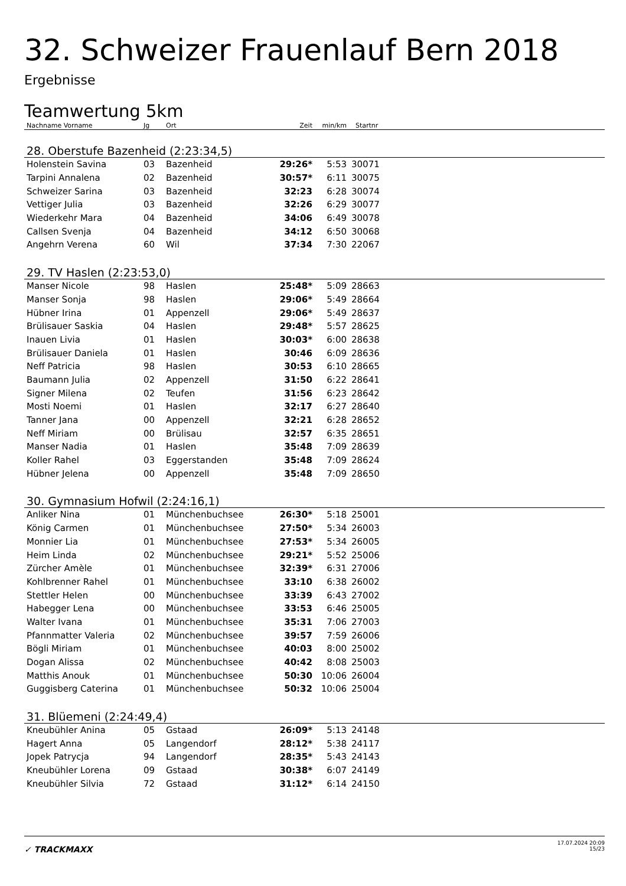32. Schweizer Frauenlauf Bern 2018
Ergebnisse
Teamwertung 5km
| Nachname Vorname | Jg | Ort | Zeit | min/km | Startnr | |
| --- | --- | --- | --- | --- | --- | --- |
| 28. Oberstufe Bazenheid (2:23:34,5) | | | | | | |
| Holenstein Savina | 03 | Bazenheid | 29:26* | 5:53 | 30071 | |
| Tarpini Annalena | 02 | Bazenheid | 30:57* | 6:11 | 30075 | |
| Schweizer Sarina | 03 | Bazenheid | 32:23 | 6:28 | 30074 | |
| Vettiger Julia | 03 | Bazenheid | 32:26 | 6:29 | 30077 | |
| Wiederkehr Mara | 04 | Bazenheid | 34:06 | 6:49 | 30078 | |
| Callsen Svenja | 04 | Bazenheid | 34:12 | 6:50 | 30068 | |
| Angehrn Verena | 60 | Wil | 37:34 | 7:30 | 22067 | |
| 29. TV Haslen (2:23:53,0) | | | | | | |
| Manser Nicole | 98 | Haslen | 25:48* | 5:09 | 28663 | |
| Manser Sonja | 98 | Haslen | 29:06* | 5:49 | 28664 | |
| Hübner Irina | 01 | Appenzell | 29:06* | 5:49 | 28637 | |
| Brülisauer Saskia | 04 | Haslen | 29:48* | 5:57 | 28625 | |
| Inauen Livia | 01 | Haslen | 30:03* | 6:00 | 28638 | |
| Brülisauer Daniela | 01 | Haslen | 30:46 | 6:09 | 28636 | |
| Neff Patricia | 98 | Haslen | 30:53 | 6:10 | 28665 | |
| Baumann Julia | 02 | Appenzell | 31:50 | 6:22 | 28641 | |
| Signer Milena | 02 | Teufen | 31:56 | 6:23 | 28642 | |
| Mosti Noemi | 01 | Haslen | 32:17 | 6:27 | 28640 | |
| Tanner Jana | 00 | Appenzell | 32:21 | 6:28 | 28652 | |
| Neff Miriam | 00 | Brülisau | 32:57 | 6:35 | 28651 | |
| Manser Nadia | 01 | Haslen | 35:48 | 7:09 | 28639 | |
| Koller Rahel | 03 | Eggerstanden | 35:48 | 7:09 | 28624 | |
| Hübner Jelena | 00 | Appenzell | 35:48 | 7:09 | 28650 | |
| 30. Gymnasium Hofwil (2:24:16,1) | | | | | | |
| Anliker Nina | 01 | Münchenbuchsee | 26:30* | 5:18 | 25001 | |
| König Carmen | 01 | Münchenbuchsee | 27:50* | 5:34 | 26003 | |
| Monnier Lia | 01 | Münchenbuchsee | 27:53* | 5:34 | 26005 | |
| Heim Linda | 02 | Münchenbuchsee | 29:21* | 5:52 | 25006 | |
| Zürcher Amèle | 01 | Münchenbuchsee | 32:39* | 6:31 | 27006 | |
| Kohlbrenner Rahel | 01 | Münchenbuchsee | 33:10 | 6:38 | 26002 | |
| Stettler Helen | 00 | Münchenbuchsee | 33:39 | 6:43 | 27002 | |
| Habegger Lena | 00 | Münchenbuchsee | 33:53 | 6:46 | 25005 | |
| Walter Ivana | 01 | Münchenbuchsee | 35:31 | 7:06 | 27003 | |
| Pfannmatter Valeria | 02 | Münchenbuchsee | 39:57 | 7:59 | 26006 | |
| Bögli Miriam | 01 | Münchenbuchsee | 40:03 | 8:00 | 25002 | |
| Dogan Alissa | 02 | Münchenbuchsee | 40:42 | 8:08 | 25003 | |
| Matthis Anouk | 01 | Münchenbuchsee | 50:30 | 10:06 | 26004 | |
| Guggisberg Caterina | 01 | Münchenbuchsee | 50:32 | 10:06 | 25004 | |
| 31. Blüemeni (2:24:49,4) | | | | | | |
| Kneubühler Anina | 05 | Gstaad | 26:09* | 5:13 | 24148 | |
| Hagert Anna | 05 | Langendorf | 28:12* | 5:38 | 24117 | |
| Jopek Patrycja | 94 | Langendorf | 28:35* | 5:43 | 24143 | |
| Kneubühler Lorena | 09 | Gstaad | 30:38* | 6:07 | 24149 | |
| Kneubühler Silvia | 72 | Gstaad | 31:12* | 6:14 | 24150 | |
✓ TRACKMAXX
17.07.2024 20:09
15/23